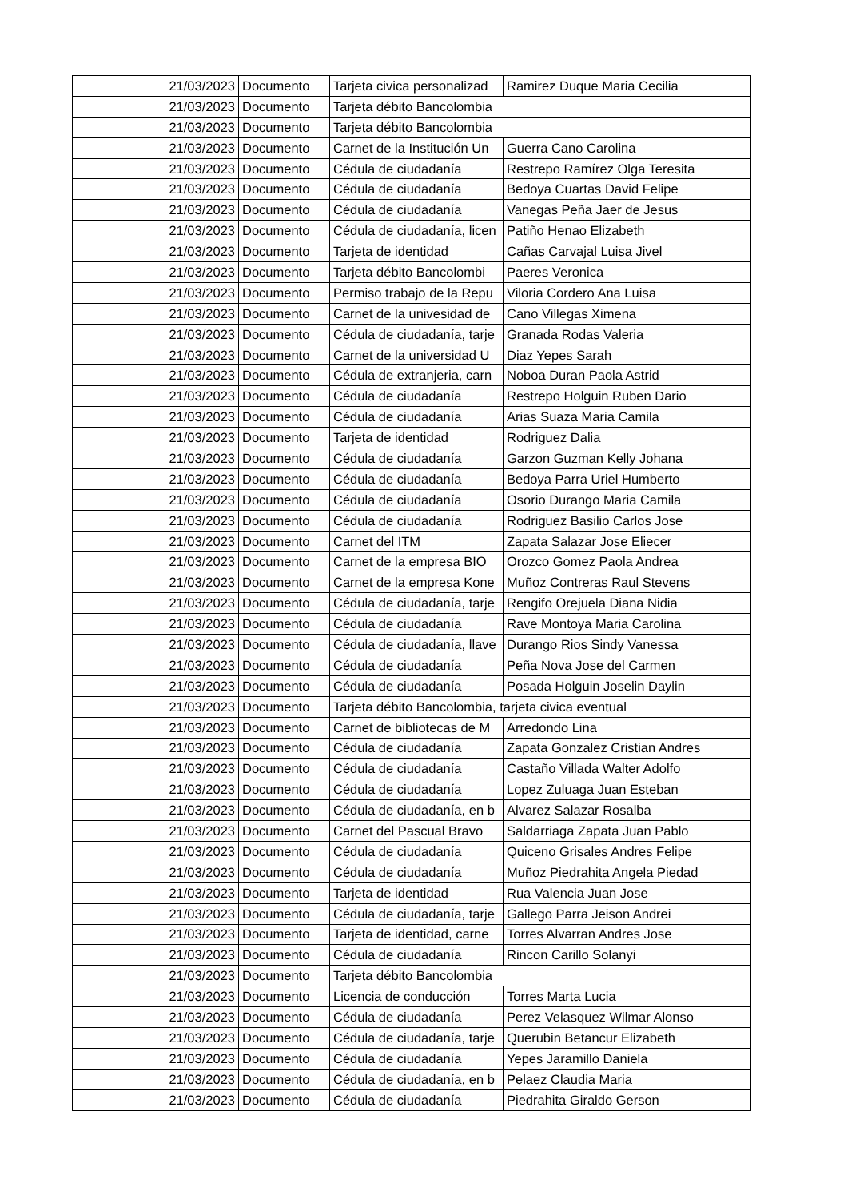| 21/03/2023 | Documento | Tarjeta civica personalizad | Ramirez Duque Maria Cecilia |
| 21/03/2023 | Documento | Tarjeta débito Bancolombia | |
| 21/03/2023 | Documento | Tarjeta débito Bancolombia | |
| 21/03/2023 | Documento | Carnet de la Institución Un | Guerra Cano Carolina |
| 21/03/2023 | Documento | Cédula de ciudadanía | Restrepo Ramírez Olga Teresita |
| 21/03/2023 | Documento | Cédula de ciudadanía | Bedoya Cuartas David Felipe |
| 21/03/2023 | Documento | Cédula de ciudadanía | Vanegas Peña Jaer de Jesus |
| 21/03/2023 | Documento | Cédula de ciudadanía, licen | Patiño Henao Elizabeth |
| 21/03/2023 | Documento | Tarjeta de identidad | Cañas Carvajal Luisa Jivel |
| 21/03/2023 | Documento | Tarjeta débito Bancolombi | Paeres Veronica |
| 21/03/2023 | Documento | Permiso trabajo de la Repu | Viloria Cordero Ana Luisa |
| 21/03/2023 | Documento | Carnet de la univesidad de | Cano Villegas Ximena |
| 21/03/2023 | Documento | Cédula de ciudadanía, tarje | Granada Rodas Valeria |
| 21/03/2023 | Documento | Carnet de la universidad U | Diaz Yepes Sarah |
| 21/03/2023 | Documento | Cédula de extranjeria, carn | Noboa Duran Paola Astrid |
| 21/03/2023 | Documento | Cédula de ciudadanía | Restrepo Holguin Ruben Dario |
| 21/03/2023 | Documento | Cédula de ciudadanía | Arias Suaza Maria Camila |
| 21/03/2023 | Documento | Tarjeta de identidad | Rodriguez Dalia |
| 21/03/2023 | Documento | Cédula de ciudadanía | Garzon Guzman Kelly Johana |
| 21/03/2023 | Documento | Cédula de ciudadanía | Bedoya Parra Uriel Humberto |
| 21/03/2023 | Documento | Cédula de ciudadanía | Osorio Durango Maria Camila |
| 21/03/2023 | Documento | Cédula de ciudadanía | Rodriguez Basilio Carlos Jose |
| 21/03/2023 | Documento | Carnet del ITM | Zapata Salazar Jose Eliecer |
| 21/03/2023 | Documento | Carnet de la empresa BIO | Orozco Gomez Paola Andrea |
| 21/03/2023 | Documento | Carnet de la empresa Kone | Muñoz Contreras Raul Stevens |
| 21/03/2023 | Documento | Cédula de ciudadanía, tarje | Rengifo Orejuela Diana Nidia |
| 21/03/2023 | Documento | Cédula de ciudadanía | Rave Montoya Maria Carolina |
| 21/03/2023 | Documento | Cédula de ciudadanía, llave | Durango Rios Sindy Vanessa |
| 21/03/2023 | Documento | Cédula de ciudadanía | Peña Nova Jose del Carmen |
| 21/03/2023 | Documento | Cédula de ciudadanía | Posada Holguin Joselin Daylin |
| 21/03/2023 | Documento | Tarjeta débito Bancolombia, tarjeta civica eventual | |
| 21/03/2023 | Documento | Carnet de bibliotecas de M | Arredondo Lina |
| 21/03/2023 | Documento | Cédula de ciudadanía | Zapata Gonzalez Cristian Andres |
| 21/03/2023 | Documento | Cédula de ciudadanía | Castaño Villada Walter Adolfo |
| 21/03/2023 | Documento | Cédula de ciudadanía | Lopez Zuluaga Juan Esteban |
| 21/03/2023 | Documento | Cédula de ciudadanía, en b | Alvarez Salazar Rosalba |
| 21/03/2023 | Documento | Carnet del Pascual Bravo | Saldarriaga Zapata Juan Pablo |
| 21/03/2023 | Documento | Cédula de ciudadanía | Quiceno Grisales Andres Felipe |
| 21/03/2023 | Documento | Cédula de ciudadanía | Muñoz Piedrahita Angela Piedad |
| 21/03/2023 | Documento | Tarjeta de identidad | Rua Valencia Juan Jose |
| 21/03/2023 | Documento | Cédula de ciudadanía, tarje | Gallego Parra Jeison Andrei |
| 21/03/2023 | Documento | Tarjeta de identidad, carne | Torres Alvarran Andres Jose |
| 21/03/2023 | Documento | Cédula de ciudadanía | Rincon Carillo Solanyi |
| 21/03/2023 | Documento | Tarjeta débito Bancolombia | |
| 21/03/2023 | Documento | Licencia de conducción | Torres Marta Lucia |
| 21/03/2023 | Documento | Cédula de ciudadanía | Perez Velasquez Wilmar Alonso |
| 21/03/2023 | Documento | Cédula de ciudadanía, tarje | Querubin Betancur Elizabeth |
| 21/03/2023 | Documento | Cédula de ciudadanía | Yepes Jaramillo Daniela |
| 21/03/2023 | Documento | Cédula de ciudadanía, en b | Pelaez Claudia Maria |
| 21/03/2023 | Documento | Cédula de ciudadanía | Piedrahita Giraldo Gerson |